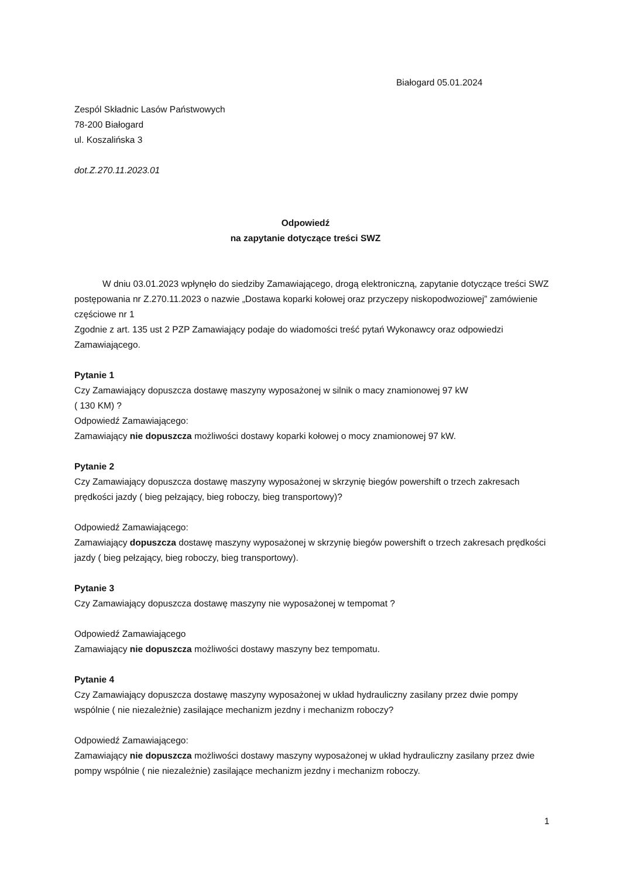Białogard 05.01.2024
Zespól Składnic Lasów Państwowych
78-200 Białogard
ul. Koszalińska 3
dot.Z.270.11.2023.01
Odpowiedź
na zapytanie dotyczące treści SWZ
W dniu 03.01.2023 wpłynęło do siedziby Zamawiającego, drogą elektroniczną, zapytanie dotyczące treści SWZ postępowania nr Z.270.11.2023 o nazwie „Dostawa koparki kołowej oraz przyczepy niskopodwoziowej” zamówienie częściowe nr 1
Zgodnie z art. 135 ust 2 PZP Zamawiający podaje do wiadomości treść pytań Wykonawcy oraz odpowiedzi Zamawiającego.
Pytanie 1
Czy Zamawiający dopuszcza dostawę maszyny wyposażonej w silnik o macy znamionowej 97 kW
( 130 KM) ?
Odpowiedź Zamawiającego:
Zamawiający nie dopuszcza możliwości dostawy koparki kołowej o mocy znamionowej 97 kW.
Pytanie 2
Czy Zamawiający dopuszcza dostawę maszyny wyposażonej w skrzynię biegów powershift o trzech zakresach prędkości jazdy ( bieg pełzający, bieg roboczy, bieg transportowy)?
Odpowiedź Zamawiającego:
Zamawiający dopuszcza dostawę maszyny wyposażonej w skrzynię biegów powershift o trzech zakresach prędkości jazdy ( bieg pełzający, bieg roboczy, bieg transportowy).
Pytanie 3
Czy Zamawiający dopuszcza dostawę maszyny nie wyposażonej w tempomat ?
Odpowiedź Zamawiającego
Zamawiający nie dopuszcza możliwości dostawy maszyny bez tempomatu.
Pytanie 4
Czy Zamawiający dopuszcza dostawę maszyny wyposażonej w układ hydrauliczny zasilany przez dwie pompy wspólnie ( nie niezależnie) zasilające mechanizm jezdny i mechanizm roboczy?
Odpowiedź Zamawiającego:
Zamawiający nie dopuszcza możliwości dostawy maszyny wyposażonej w układ hydrauliczny zasilany przez dwie pompy wspólnie ( nie niezależnie) zasilające mechanizm jezdny i mechanizm roboczy.
1